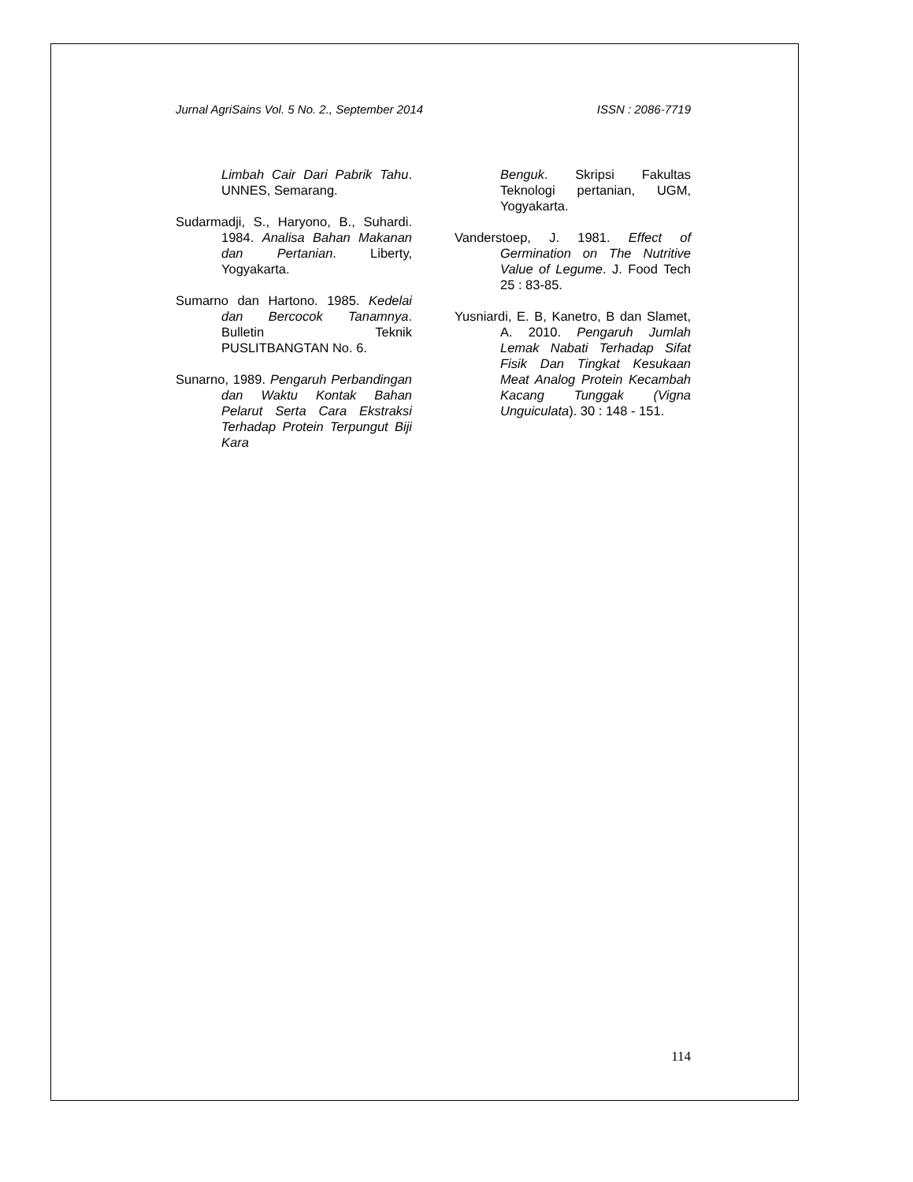Jurnal AgriSains Vol. 5 No. 2., September 2014 ISSN : 2086-7719
Limbah Cair Dari Pabrik Tahu. UNNES, Semarang.
Sudarmadji, S., Haryono, B., Suhardi. 1984. Analisa Bahan Makanan dan Pertanian. Liberty, Yogyakarta.
Sumarno dan Hartono. 1985. Kedelai dan Bercocok Tanamnya. Bulletin Teknik PUSLITBANGTAN No. 6.
Sunarno, 1989. Pengaruh Perbandingan dan Waktu Kontak Bahan Pelarut Serta Cara Ekstraksi Terhadap Protein Terpungut Biji Kara
Benguk. Skripsi Fakultas Teknologi pertanian, UGM, Yogyakarta.
Vanderstoep, J. 1981. Effect of Germination on The Nutritive Value of Legume. J. Food Tech 25 : 83-85.
Yusniardi, E. B, Kanetro, B dan Slamet, A. 2010. Pengaruh Jumlah Lemak Nabati Terhadap Sifat Fisik Dan Tingkat Kesukaan Meat Analog Protein Kecambah Kacang Tunggak (Vigna Unguiculata). 30 : 148 - 151.
114